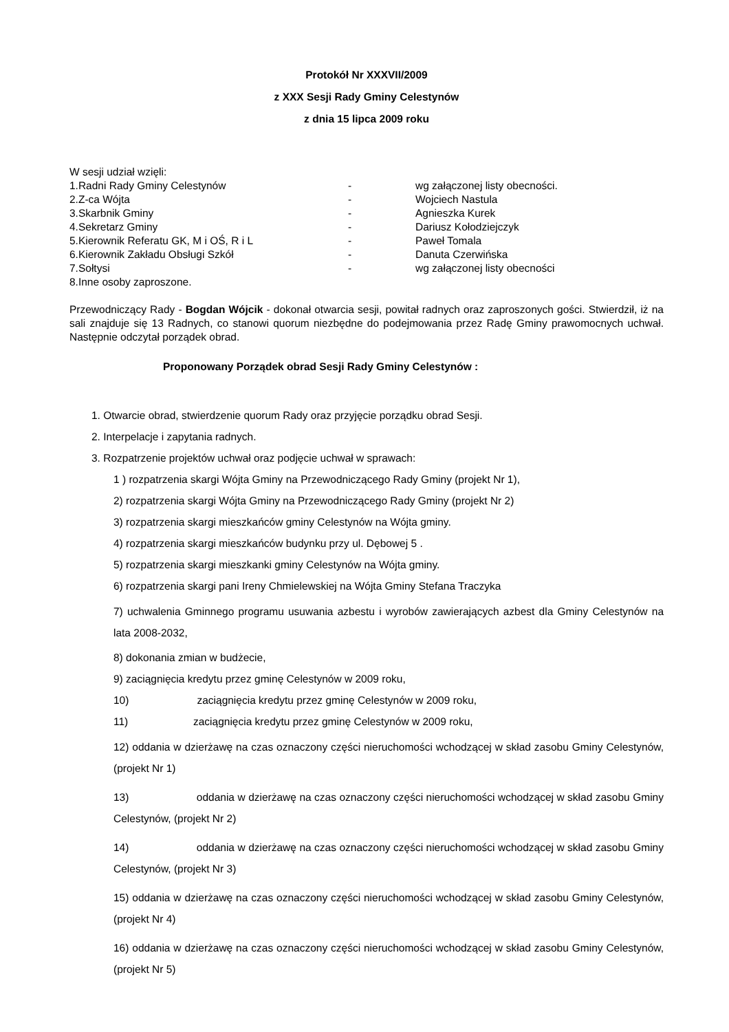Protokół Nr XXXVII/2009
z XXX Sesji Rady Gminy Celestynów
z dnia 15 lipca 2009 roku
W sesji udział wzięli:
| 1.Radni Rady Gminy Celestynów | - | wg załączonej listy obecności. |
| 2.Z-ca Wójta | - | Wojciech Nastula |
| 3.Skarbnik Gminy | - | Agnieszka Kurek |
| 4.Sekretarz Gminy | - | Dariusz Kołodziejczyk |
| 5.Kierownik Referatu GK, M i OŚ, R i L | - | Paweł Tomala |
| 6.Kierownik Zakładu Obsługi Szkół | - | Danuta Czerwińska |
| 7.Sołtysi | - | wg załączonej listy obecności |
| 8.Inne osoby zaproszone. | | |
Przewodniczący Rady - Bogdan Wójcik - dokonał otwarcia sesji, powitał radnych oraz zaproszonych gości. Stwierdził, iż na sali znajduje się 13 Radnych, co stanowi quorum niezbędne do podejmowania przez Radę Gminy prawomocnych uchwał. Następnie odczytał porządek obrad.
Proponowany Porządek obrad Sesji Rady Gminy Celestynów :
1. Otwarcie obrad, stwierdzenie quorum Rady oraz przyjęcie porządku obrad Sesji.
2. Interpelacje i zapytania radnych.
3. Rozpatrzenie projektów uchwał oraz podjęcie uchwał w sprawach:
1 ) rozpatrzenia skargi Wójta Gminy na Przewodniczącego Rady Gminy (projekt Nr 1),
2) rozpatrzenia skargi Wójta Gminy na Przewodniczącego Rady Gminy (projekt Nr 2)
3) rozpatrzenia skargi mieszkańców gminy Celestynów na Wójta gminy.
4) rozpatrzenia skargi mieszkańców budynku przy ul. Dębowej 5 .
5) rozpatrzenia skargi mieszkanki gminy Celestynów na Wójta gminy.
6) rozpatrzenia skargi pani Ireny Chmielewskiej na Wójta Gminy Stefana Traczyka
7) uchwalenia Gminnego programu usuwania azbestu i wyrobów zawierających azbest dla Gminy Celestynów na lata 2008-2032,
8) dokonania zmian w budżecie,
9) zaciągnięcia kredytu przez gminę Celestynów w 2009 roku,
10) zaciągnięcia kredytu przez gminę Celestynów w 2009 roku,
11) zaciągnięcia kredytu przez gminę Celestynów w 2009 roku,
12) oddania w dzierżawę na czas oznaczony części nieruchomości wchodzącej w skład zasobu Gminy Celestynów, (projekt Nr 1)
13) oddania w dzierżawę na czas oznaczony części nieruchomości wchodzącej w skład zasobu Gminy Celestynów, (projekt Nr 2)
14) oddania w dzierżawę na czas oznaczony części nieruchomości wchodzącej w skład zasobu Gminy Celestynów, (projekt Nr 3)
15) oddania w dzierżawę na czas oznaczony części nieruchomości wchodzącej w skład zasobu Gminy Celestynów, (projekt Nr 4)
16) oddania w dzierżawę na czas oznaczony części nieruchomości wchodzącej w skład zasobu Gminy Celestynów, (projekt Nr 5)